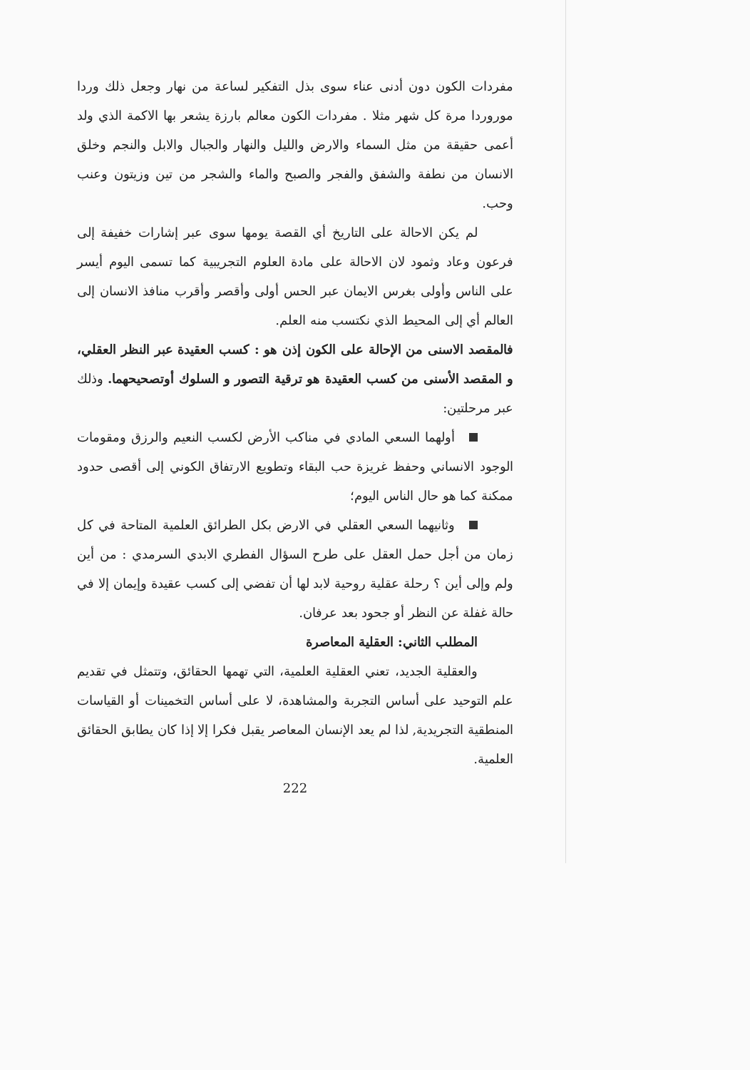مفردات الكون دون أدنى عناء سوى بذل التفكير لساعة من نهار وجعل ذلك وردا موروردا مرة كل شهر مثلا . مفردات الكون معالم بارزة يشعر بها الاكمة الذي ولد أعمى حقيقة من مثل السماء والارض والليل والنهار والجبال والابل والنجم وخلق الانسان من نطفة والشفق والفجر والصبح والماء والشجر من تين وزيتون وعنب وحب.
لم يكن الاحالة على التاريخ أي القصة يومها سوى عبر إشارات خفيفة إلى فرعون وعاد وثمود لان الاحالة على مادة العلوم التجريبية كما تسمى اليوم أيسر على الناس وأولى بغرس الايمان عبر الحس أولى وأقصر وأقرب منافذ الانسان إلى العالم أي إلى المحيط الذي نكتسب منه العلم.
فالمقصد الاسنى من الإحالة على الكون إذن هو : كسب العقيدة عبر النظر العقلي، و المقصد الأسنى من كسب العقيدة هو ترقية التصور و السلوك أوتصحيحهما. وذلك عبر مرحلتين:
أولهما السعي المادي في مناكب الأرض لكسب النعيم والرزق ومقومات الوجود الانساني وحفظ غريزة حب البقاء وتطويع الارتفاق الكوني إلى أقصى حدود ممكنة كما هو حال الناس اليوم؛
وثانيهما السعي العقلي في الارض بكل الطرائق العلمية المتاحة في كل زمان من أجل حمل العقل على طرح السؤال الفطري الابدي السرمدي : من أين ولم وإلى أين ؟ رحلة عقلية روحية لابد لها أن تفضي إلى كسب عقيدة وإيمان إلا في حالة غفلة عن النظر أو جحود بعد عرفان.
المطلب الثاني: العقلية المعاصرة
والعقلية الجديد، تعني العقلية العلمية، التي تهمها الحقائق، وتتمثل في تقديم علم التوحيد على أساس التجربة والمشاهدة، لا على أساس التخمينات أو القياسات المنطقية التجريدية, لذا لم يعد الإنسان المعاصر يقبل فكرا إلا إذا كان يطابق الحقائق العلمية.
222